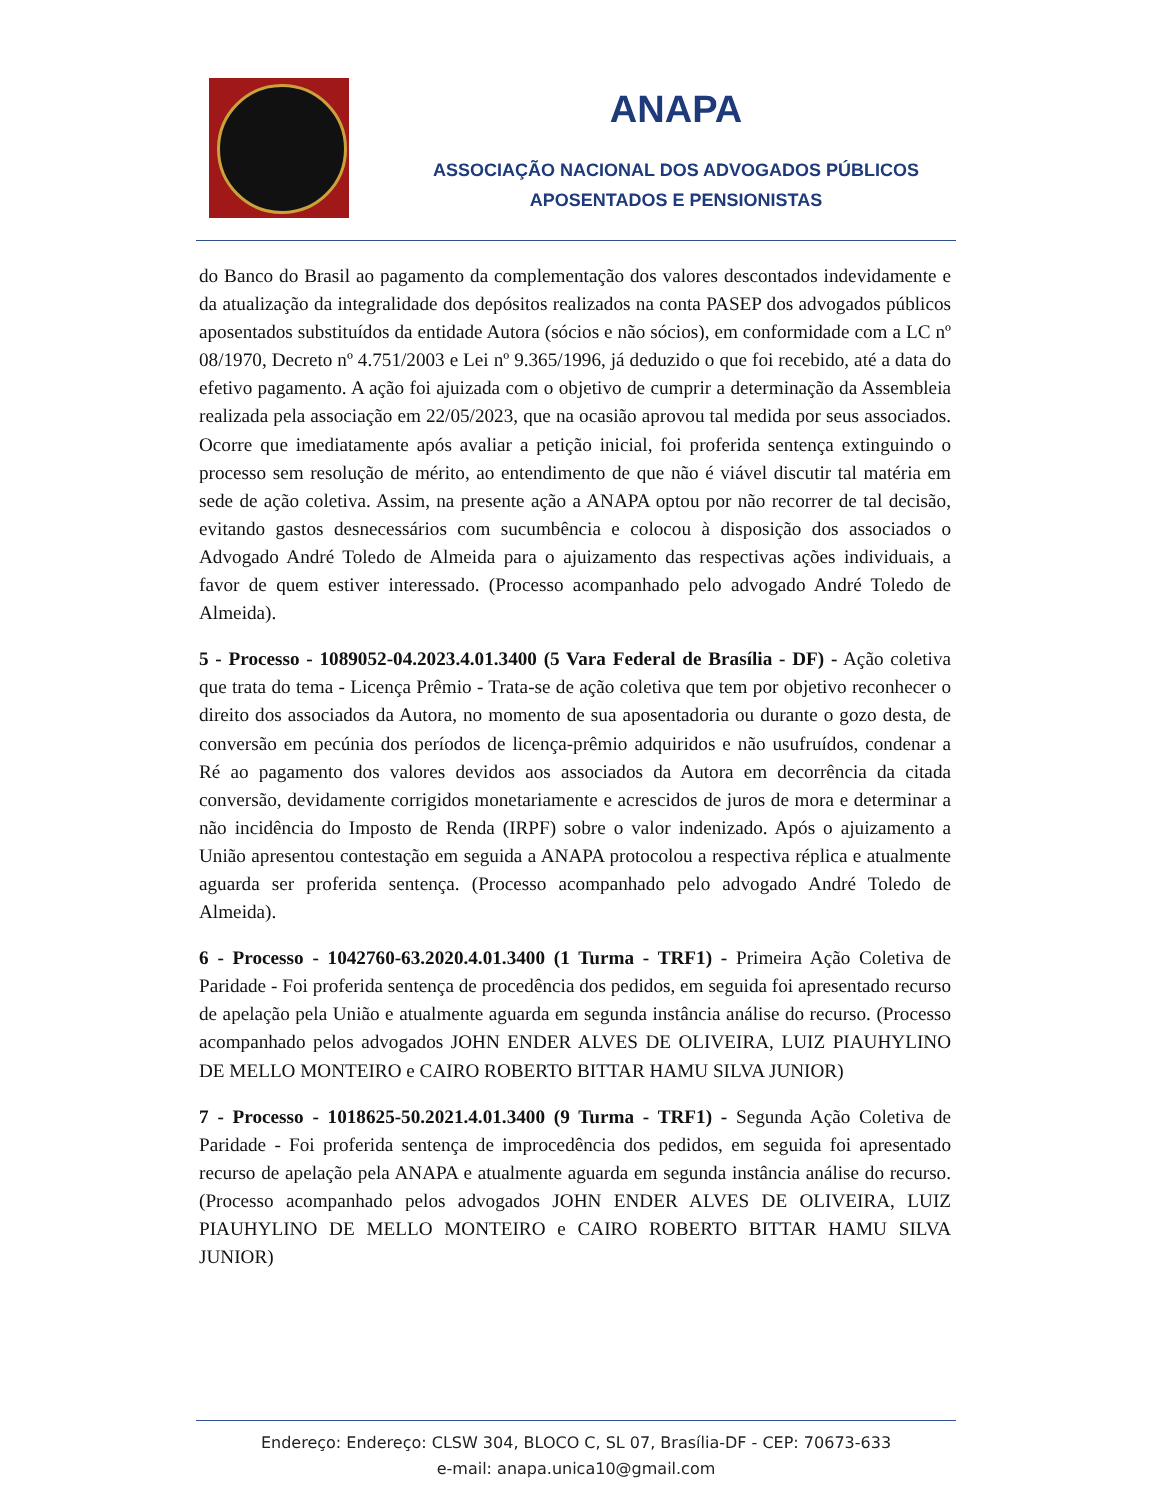ANAPA
ASSOCIAÇÃO NACIONAL DOS ADVOGADOS PÚBLICOS
APOSENTADOS E PENSIONISTAS
do Banco do Brasil ao pagamento da complementação dos valores descontados indevidamente e da atualização da integralidade dos depósitos realizados na conta PASEP dos advogados públicos aposentados substituídos da entidade Autora (sócios e não sócios), em conformidade com a LC nº 08/1970, Decreto nº 4.751/2003 e Lei nº 9.365/1996, já deduzido o que foi recebido, até a data do efetivo pagamento. A ação foi ajuizada com o objetivo de cumprir a determinação da Assembleia realizada pela associação em 22/05/2023, que na ocasião aprovou tal medida por seus associados. Ocorre que imediatamente após avaliar a petição inicial, foi proferida sentença extinguindo o processo sem resolução de mérito, ao entendimento de que não é viável discutir tal matéria em sede de ação coletiva. Assim, na presente ação a ANAPA optou por não recorrer de tal decisão, evitando gastos desnecessários com sucumbência e colocou à disposição dos associados o Advogado André Toledo de Almeida para o ajuizamento das respectivas ações individuais, a favor de quem estiver interessado. (Processo acompanhado pelo advogado André Toledo de Almeida).
5 - Processo - 1089052-04.2023.4.01.3400 (5 Vara Federal de Brasília - DF) - Ação coletiva que trata do tema - Licença Prêmio - Trata-se de ação coletiva que tem por objetivo reconhecer o direito dos associados da Autora, no momento de sua aposentadoria ou durante o gozo desta, de conversão em pecúnia dos períodos de licença-prêmio adquiridos e não usufruídos, condenar a Ré ao pagamento dos valores devidos aos associados da Autora em decorrência da citada conversão, devidamente corrigidos monetariamente e acrescidos de juros de mora e determinar a não incidência do Imposto de Renda (IRPF) sobre o valor indenizado. Após o ajuizamento a União apresentou contestação em seguida a ANAPA protocolou a respectiva réplica e atualmente aguarda ser proferida sentença. (Processo acompanhado pelo advogado André Toledo de Almeida).
6 - Processo - 1042760-63.2020.4.01.3400 (1 Turma - TRF1) - Primeira Ação Coletiva de Paridade - Foi proferida sentença de procedência dos pedidos, em seguida foi apresentado recurso de apelação pela União e atualmente aguarda em segunda instância análise do recurso. (Processo acompanhado pelos advogados JOHN ENDER ALVES DE OLIVEIRA, LUIZ PIAUHYLINO DE MELLO MONTEIRO e CAIRO ROBERTO BITTAR HAMU SILVA JUNIOR)
7 - Processo - 1018625-50.2021.4.01.3400 (9 Turma - TRF1) - Segunda Ação Coletiva de Paridade - Foi proferida sentença de improcedência dos pedidos, em seguida foi apresentado recurso de apelação pela ANAPA e atualmente aguarda em segunda instância análise do recurso. (Processo acompanhado pelos advogados JOHN ENDER ALVES DE OLIVEIRA, LUIZ PIAUHYLINO DE MELLO MONTEIRO e CAIRO ROBERTO BITTAR HAMU SILVA JUNIOR)
Endereço: Endereço: CLSW 304, BLOCO C, SL 07, Brasília-DF - CEP: 70673-633
e-mail: anapa.unica10@gmail.com